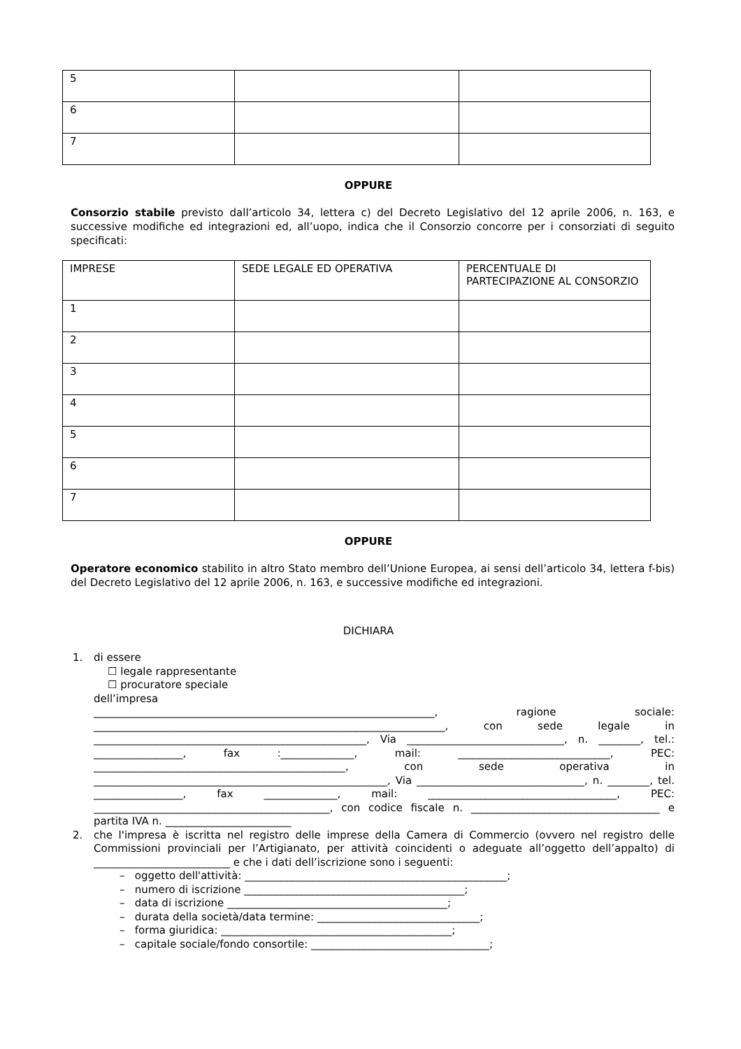| 5 | | |
| 6 | | |
| 7 | | |
OPPURE
Consorzio stabile previsto dall’articolo 34, lettera c) del Decreto Legislativo del 12 aprile 2006, n. 163, e successive modifiche ed integrazioni ed, all’uopo, indica che il Consorzio concorre per i consorziati di seguito specificati:
| IMPRESE | SEDE LEGALE ED OPERATIVA | PERCENTUALE DI PARTECIPAZIONE AL CONSORZIO |
| 1 | | |
| 2 | | |
| 3 | | |
| 4 | | |
| 5 | | |
| 6 | | |
| 7 | | |
OPPURE
Operatore economico stabilito in altro Stato membro dell’Unione Europea, ai sensi dell’articolo 34, lettera f-bis) del Decreto Legislativo del 12 aprile 2006, n. 163, e successive modifiche ed integrazioni.
DICHIARA
1. di essere
☐ legale rappresentante
☐ procuratore speciale
dell’impresa
_________________________________________________________________, ragione sociale: ___________________________________________________________________, con sede legale in ____________________________________________________, Via ______________________________, n. ________, tel.: _________________, fax :______________, mail: _____________________________, PEC: ________________________________________________, con sede operativa in ________________________________________________________, Via ________________________________, n. ________, tel. _________________, fax ______________, mail: ____________________________________, PEC: _____________________________________________, con codice fiscale n. ____________________________________ e partita IVA n. ________________________
2. che l'impresa è iscritta nel registro delle imprese della Camera di Commercio (ovvero nel registro delle Commissioni provinciali per l’Artigianato, per attività coincidenti o adeguate all’oggetto dell’appalto) di __________________________ e che i dati dell’iscrizione sono i seguenti:
– oggetto dell'attività: __________________________________________________;
– numero di iscrizione __________________________________________;
– data di iscrizione __________________________________________;
– durata della società/data termine: _______________________________;
– forma giuridica: ____________________________________________;
– capitale sociale/fondo consortile: __________________________________;